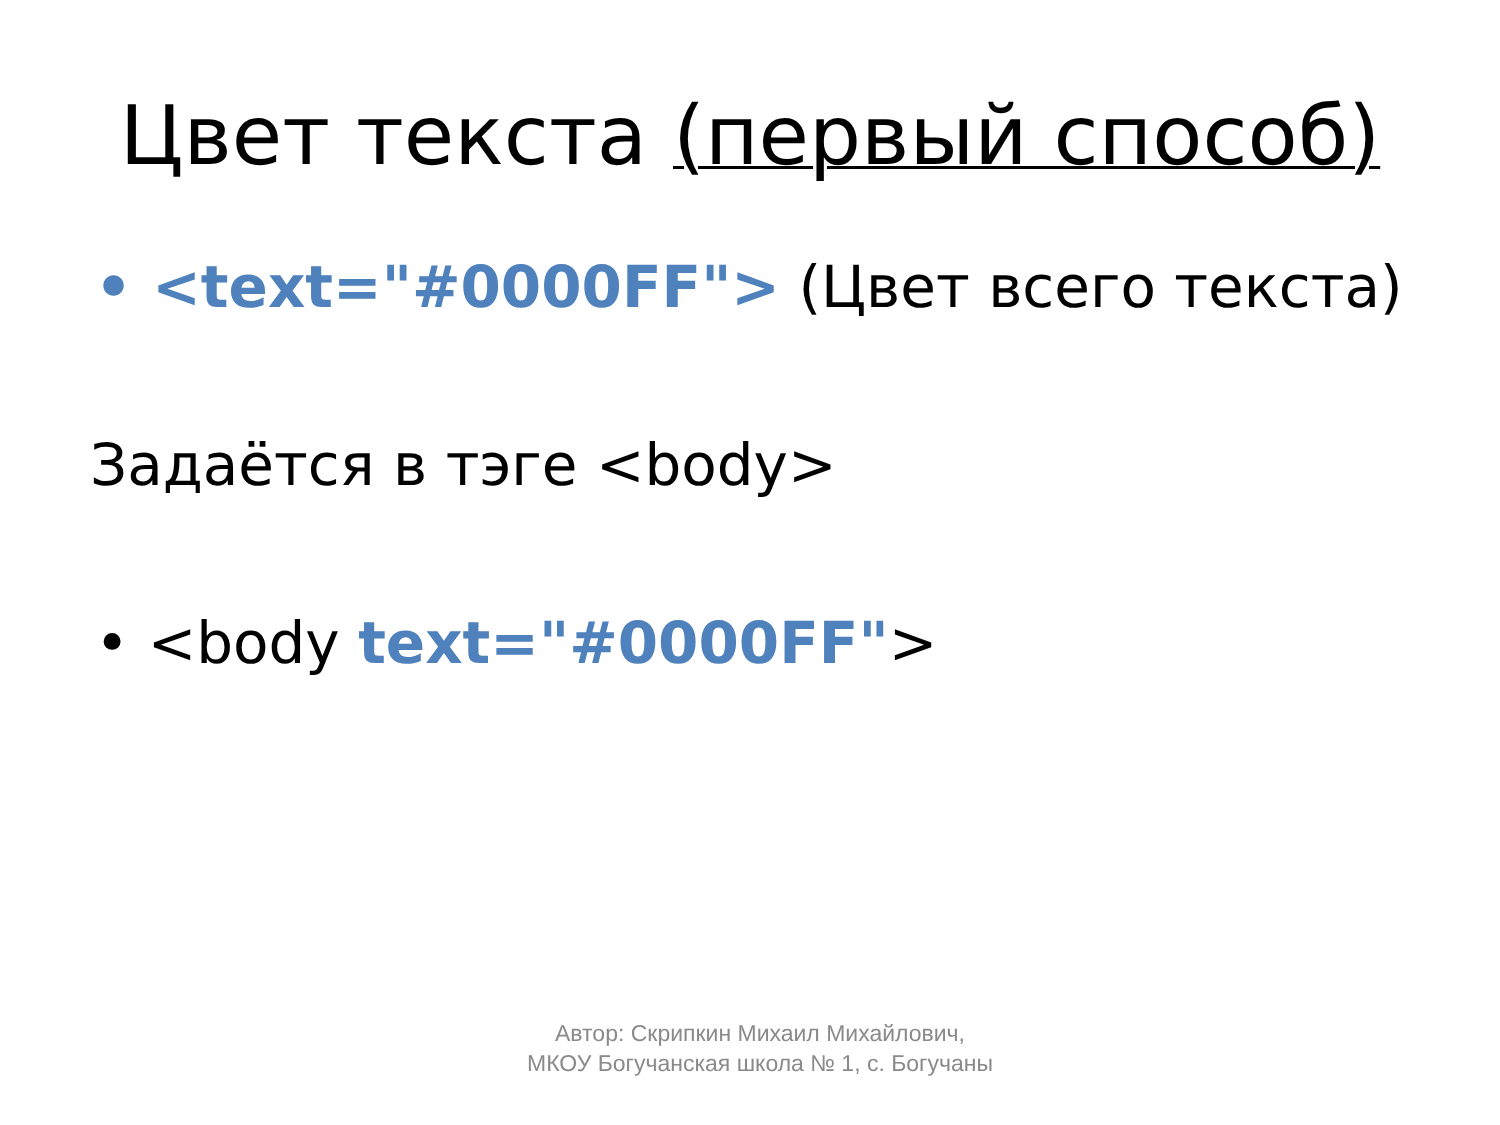Цвет текста (первый способ)
• <text="#0000FF"> (Цвет всего текста)
Задаётся в тэге <body>
• <body text="#0000FF">
Автор: Скрипкин Михаил Михайлович, МКОУ Богучанская школа № 1, с. Богучаны